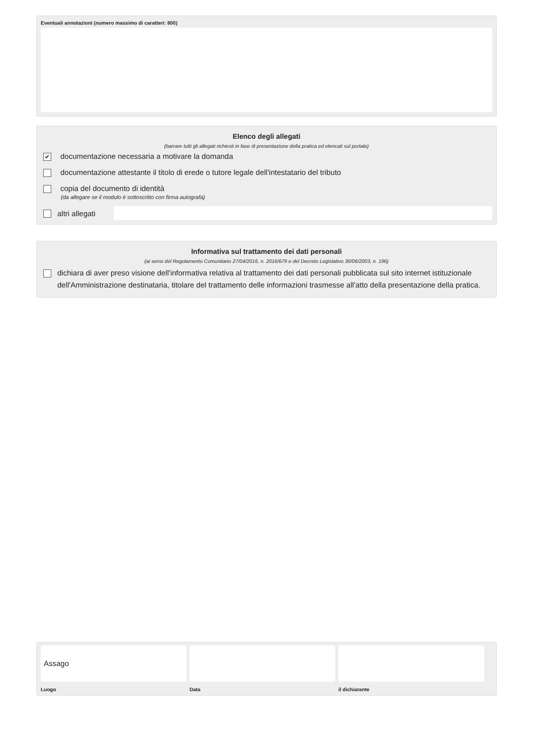Eventuali annotazioni (numero massimo di caratteri: 800)
Elenco degli allegati
(barrare tutti gli allegati richiesti in fase di presentazione della pratica ed elencati sul portale)
✔ documentazione necessaria a motivare la domanda
documentazione attestante il titolo di erede o tutore legale dell'intestatario del tributo
copia del documento di identità
(da allegare se il modulo è sottoscritto con firma autografa)
altri allegati
Informativa sul trattamento dei dati personali
(ai sensi del Regolamento Comunitario 27/04/2016, n. 2016/679 e del Decreto Legislativo 30/06/2003, n. 196)
dichiara di aver preso visione dell'informativa relativa al trattamento dei dati personali pubblicata sul sito internet istituzionale dell'Amministrazione destinataria, titolare del trattamento delle informazioni trasmesse all'atto della presentazione della pratica.
Assago
Luogo Data il dichiarante